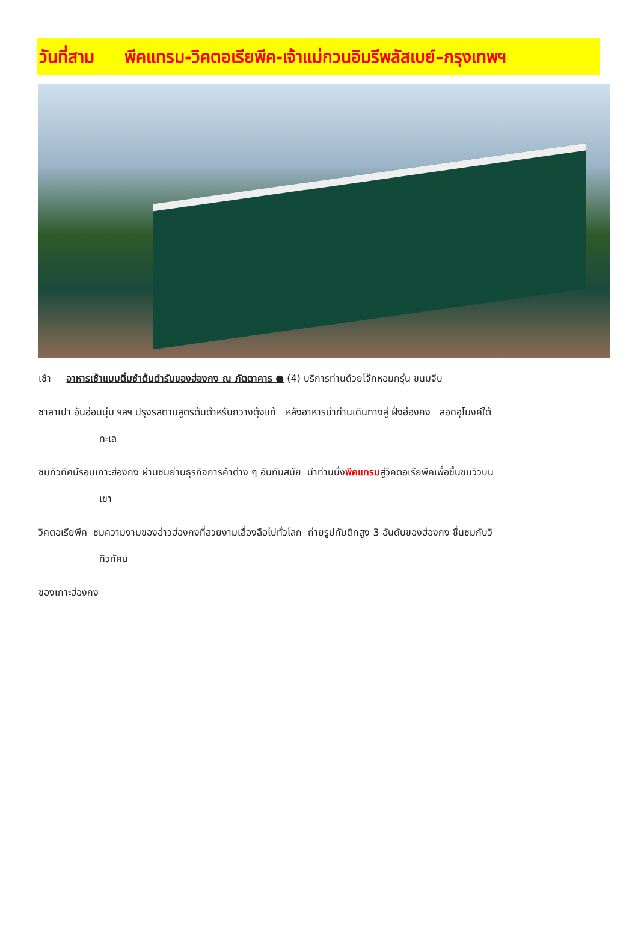วันที่สาม พีคแทรม-วิคตอเรียพีค-เจ้าแม่กวนอิมรีพลัสเบย์–กรุงเทพฯ
เช้า อาหารเช้าแบบติ๋มซำต้นตำรับของฮ่องกง ณ ภัตตาคาร ● (4) บริการท่านด้วยโจ๊กหอมกรุ่น ขนมจีบ
ซาลาเปา อันอ่อนนุ่ม ฯลฯ ปรุงรสตามสูตรต้นตำหรับกวางตุ้งแท้ หลังอาหารนำท่านเดินทางสู่ ฝั่งฮ่องกง ลอดอุโมงค์ใต้
ทะเล
ชมทิวทัศน์รอบเกาะฮ่องกง ผ่านชมย่านธุรกิจการค้าต่าง ๆ อันทันสมัย นำท่านนั่งพีคแทรมสู่วิคตอเรียพีคเพื่อขึ้นชมวิวบน
เขา
วิคตอเรียพีค ชมความงามของอ่าวฮ่องกงที่สวยงามเลื่องลือไปทั่วโลก ถ่ายรูปกับตึกสูง 3 อันดับของฮ่องกง ชื่นชมกับวิ
ทิวทัศน์
ของเกาะฮ่องกง